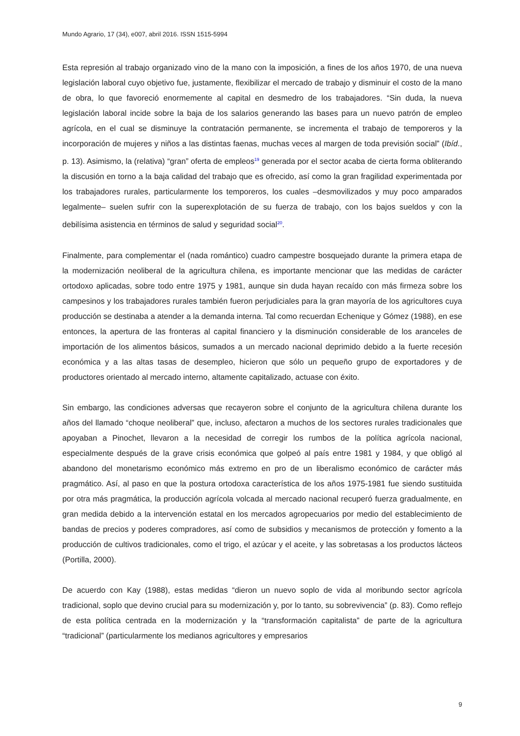Mundo Agrario, 17 (34), e007, abril 2016. ISSN 1515-5994
Esta represión al trabajo organizado vino de la mano con la imposición, a fines de los años 1970, de una nueva legislación laboral cuyo objetivo fue, justamente, flexibilizar el mercado de trabajo y disminuir el costo de la mano de obra, lo que favoreció enormemente al capital en desmedro de los trabajadores. “Sin duda, la nueva legislación laboral incide sobre la baja de los salarios generando las bases para un nuevo patrón de empleo agrícola, en el cual se disminuye la contratación permanente, se incrementa el trabajo de temporeros y la incorporación de mujeres y niños a las distintas faenas, muchas veces al margen de toda previsión social” (Ibíd., p. 13). Asimismo, la (relativa) “gran” oferta de empleos<sup>19</sup> generada por el sector acaba de cierta forma obliterando la discusión en torno a la baja calidad del trabajo que es ofrecido, así como la gran fragilidad experimentada por los trabajadores rurales, particularmente los temporeros, los cuales –desmovilizados y muy poco amparados legalmente– suelen sufrir con la superexplotación de su fuerza de trabajo, con los bajos sueldos y con la debilísima asistencia en términos de salud y seguridad social<sup>20</sup>.
Finalmente, para complementar el (nada romántico) cuadro campestre bosquejado durante la primera etapa de la modernización neoliberal de la agricultura chilena, es importante mencionar que las medidas de carácter ortodoxo aplicadas, sobre todo entre 1975 y 1981, aunque sin duda hayan recaído con más firmeza sobre los campesinos y los trabajadores rurales también fueron perjudiciales para la gran mayoría de los agricultores cuya producción se destinaba a atender a la demanda interna. Tal como recuerdan Echenique y Gómez (1988), en ese entonces, la apertura de las fronteras al capital financiero y la disminución considerable de los aranceles de importación de los alimentos básicos, sumados a un mercado nacional deprimido debido a la fuerte recesión económica y a las altas tasas de desempleo, hicieron que sólo un pequeño grupo de exportadores y de productores orientado al mercado interno, altamente capitalizado, actuase con éxito.
Sin embargo, las condiciones adversas que recayeron sobre el conjunto de la agricultura chilena durante los años del llamado “choque neoliberal” que, incluso, afectaron a muchos de los sectores rurales tradicionales que apoyaban a Pinochet, llevaron a la necesidad de corregir los rumbos de la política agrícola nacional, especialmente después de la grave crisis económica que golpeó al país entre 1981 y 1984, y que obligó al abandono del monetarismo económico más extremo en pro de un liberalismo económico de carácter más pragmático. Así, al paso en que la postura ortodoxa característica de los años 1975-1981 fue siendo sustituida por otra más pragmática, la producción agrícola volcada al mercado nacional recuperó fuerza gradualmente, en gran medida debido a la intervención estatal en los mercados agropecuarios por medio del establecimiento de bandas de precios y poderes compradores, así como de subsidios y mecanismos de protección y fomento a la producción de cultivos tradicionales, como el trigo, el azúcar y el aceite, y las sobretasas a los productos lácteos (Portilla, 2000).
De acuerdo con Kay (1988), estas medidas “dieron un nuevo soplo de vida al moribundo sector agrícola tradicional, soplo que devino crucial para su modernización y, por lo tanto, su sobrevivencia” (p. 83). Como reflejo de esta política centrada en la modernización y la “transformación capitalista” de parte de la agricultura “tradicional” (particularmente los medianos agricultores y empresarios
9